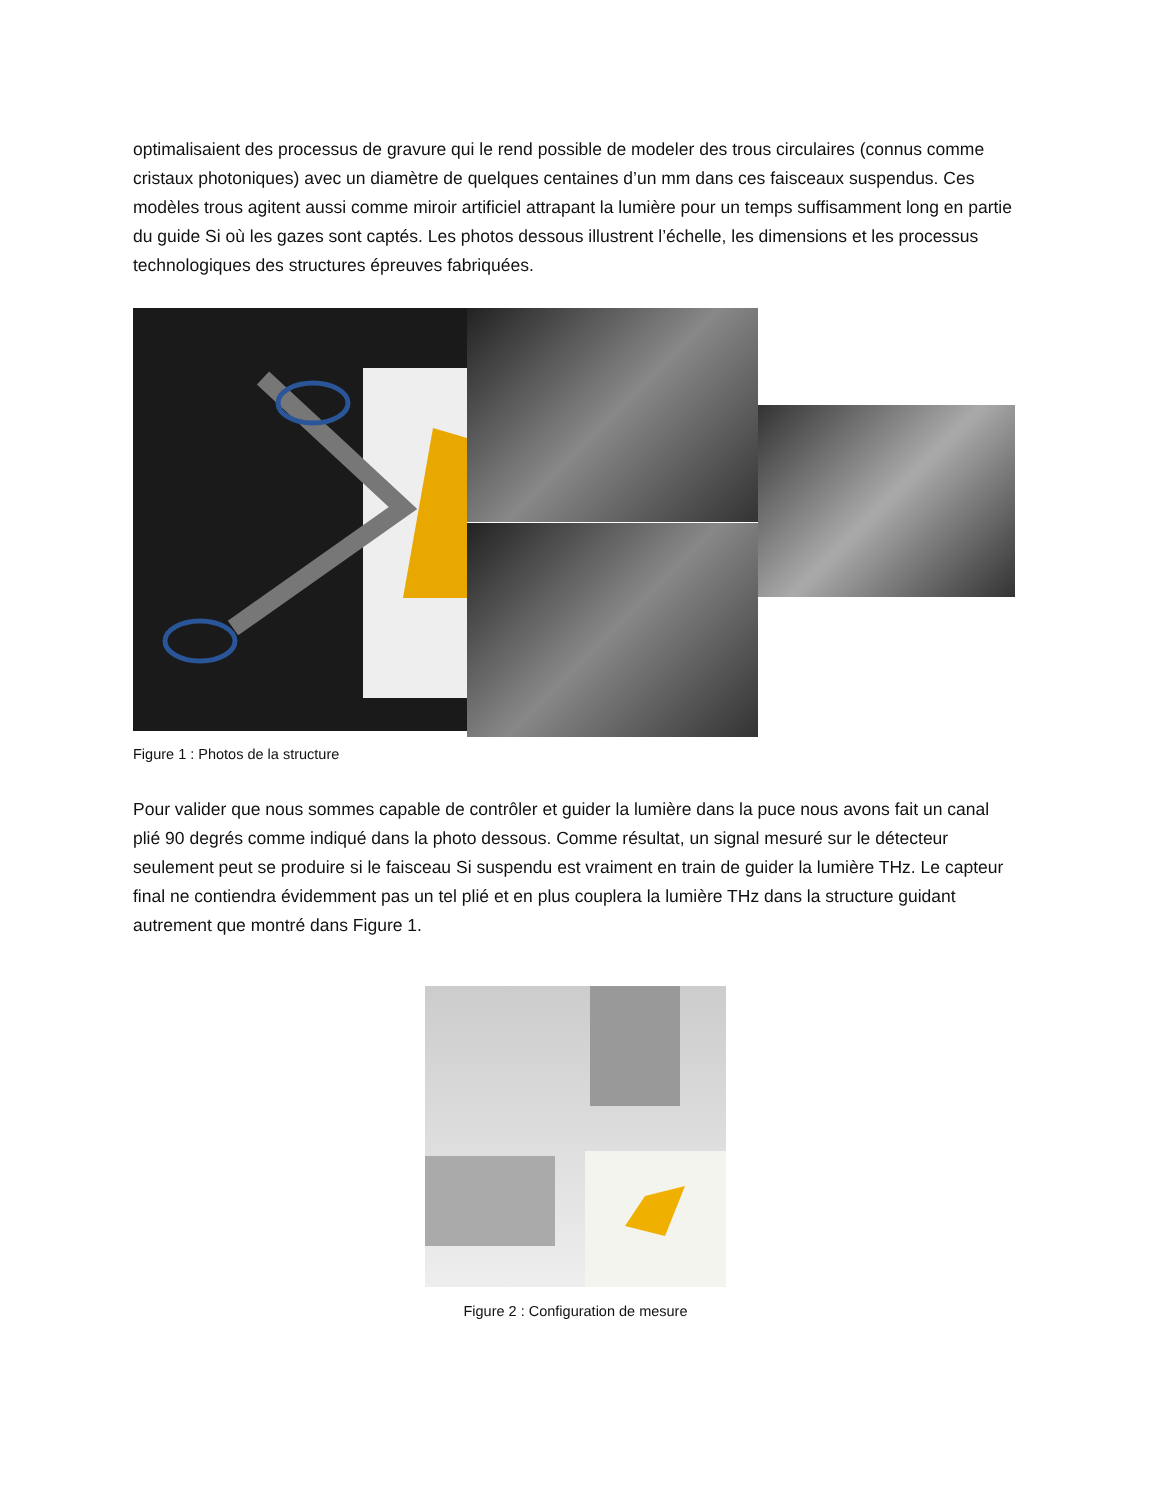optimalisaient des processus de gravure qui le rend possible de modeler des trous circulaires (connus comme cristaux photoniques) avec un diamètre de quelques centaines d’un mm dans ces faisceaux suspendus. Ces modèles trous agitent aussi comme miroir artificiel attrapant la lumière pour un temps suffisamment long en partie du guide Si où les gazes sont captés. Les photos dessous illustrent l’échelle, les dimensions et les processus technologiques des structures épreuves fabriquées.
Figure 1 : Photos de la structure
Pour valider que nous sommes capable de contrôler et guider la lumière dans la puce nous avons fait un canal plié 90 degrés comme indiqué dans la photo dessous. Comme résultat, un signal mesuré sur le détecteur seulement peut se produire si le faisceau Si suspendu est vraiment en train de guider la lumière THz. Le capteur final ne contiendra évidemment pas un tel plié et en plus couplera la lumière THz dans la structure guidant autrement que montré dans Figure 1.
Figure 2 : Configuration de mesure